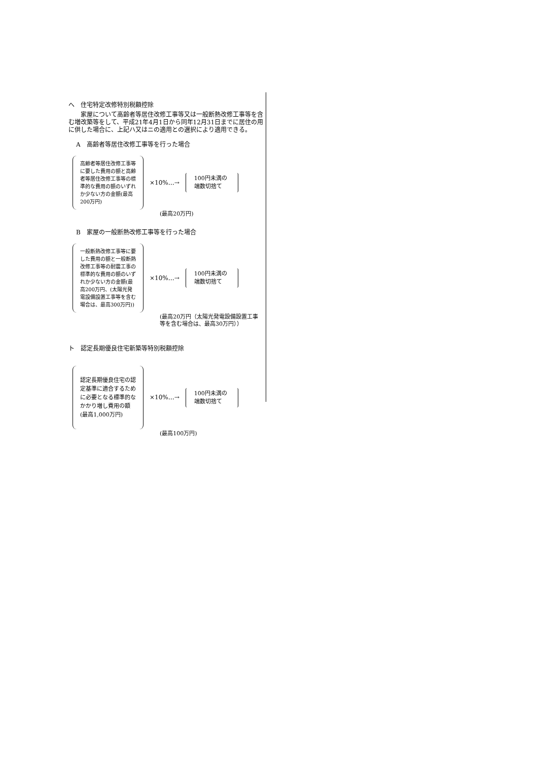へ　住宅特定改修特別税額控除
　　家屋について高齢者等居住改修工事等又は一般断熱改修工事等を含む増改築等をして、平成21年4月1日から同年12月31日までに居住の用に供した場合に、上記ハ又はニの適用との選択により適用できる。
A　高齢者等居住改修工事等を行った場合
高齢者等居住改修工事等に要した費用の額と高齢者等居住改修工事等の標準的な費用の額のいずれか少ない方の金額(最高200万円)
×10%…→
100円未満の端数切捨て
(最高20万円)
B　家屋の一般断熱改修工事等を行った場合
一般断熱改修工事等に要した費用の額と一般断熱改修工事等の耐震工事の標準的な費用の額のいずれか少ない方の金額(最高200万円、(太陽光発電設備設置工事等を含む場合は、最高300万円))
×10%…→
100円未満の端数切捨て
(最高20万円（太陽光発電設備設置工事等を含む場合は、最高30万円））
ト　認定長期優良住宅新築等特別税額控除
認定長期優良住宅の認定基準に適合するために必要となる標準的なかかり増し費用の額(最高1,000万円)
×10%…→
100円未満の端数切捨て
(最高100万円)